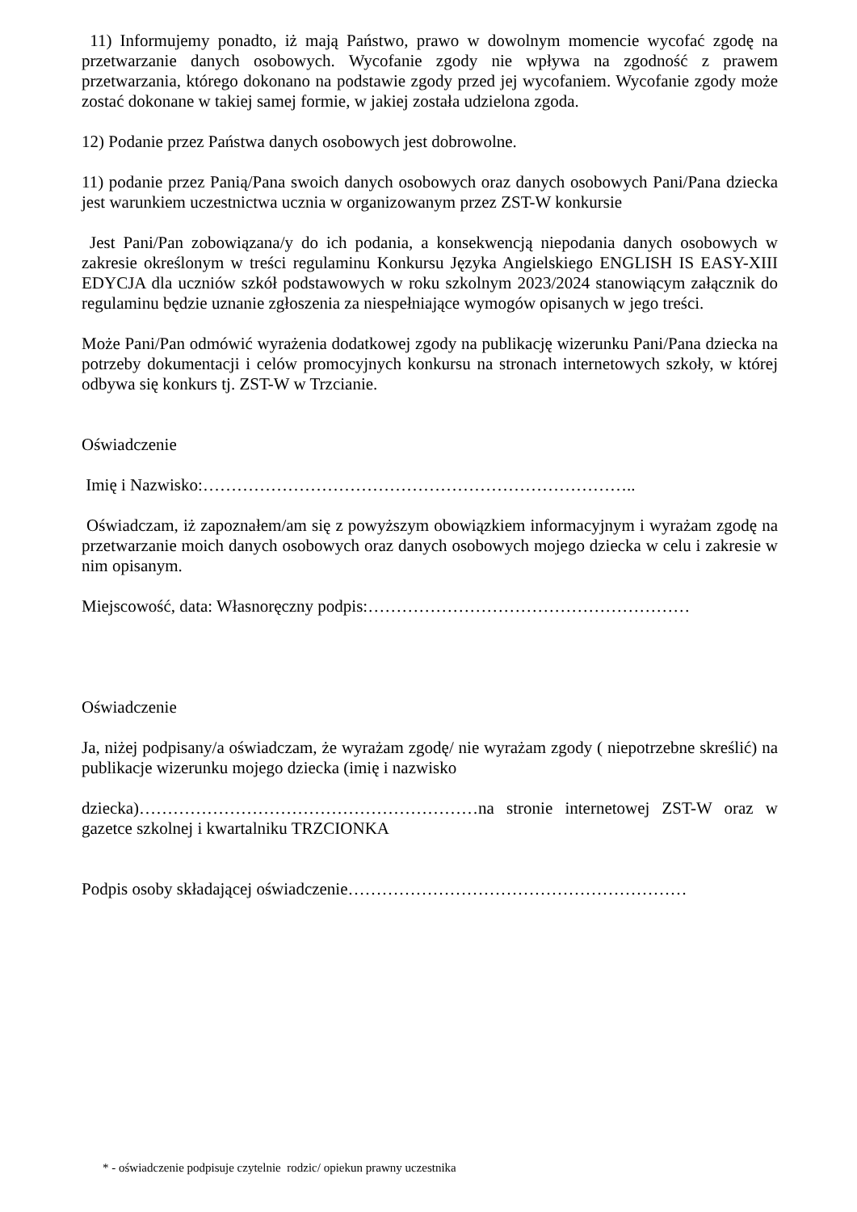11) Informujemy ponadto, iż mają Państwo, prawo w dowolnym momencie wycofać zgodę na przetwarzanie danych osobowych. Wycofanie zgody nie wpływa na zgodność z prawem przetwarzania, którego dokonano na podstawie zgody przed jej wycofaniem. Wycofanie zgody może zostać dokonane w takiej samej formie, w jakiej została udzielona zgoda.
12) Podanie przez Państwa danych osobowych jest dobrowolne.
11) podanie przez Panią/Pana swoich danych osobowych oraz danych osobowych Pani/Pana dziecka jest warunkiem uczestnictwa ucznia w organizowanym przez ZST-W konkursie
Jest Pani/Pan zobowiązana/y do ich podania, a konsekwencją niepodania danych osobowych w zakresie określonym w treści regulaminu Konkursu Języka Angielskiego ENGLISH IS EASY-XIII EDYCJA dla uczniów szkół podstawowych w roku szkolnym 2023/2024 stanowiącym załącznik do regulaminu będzie uznanie zgłoszenia za niespełniające wymogów opisanych w jego treści.
Może Pani/Pan odmówić wyrażenia dodatkowej zgody na publikację wizerunku Pani/Pana dziecka na potrzeby dokumentacji i celów promocyjnych konkursu na stronach internetowych szkoły, w której odbywa się konkurs tj. ZST-W w Trzcianie.
Oświadczenie
Imię i Nazwisko:…………………………………………………………………..
Oświadczam, iż zapoznałem/am się z powyższym obowiązkiem informacyjnym i wyrażam zgodę na przetwarzanie moich danych osobowych oraz danych osobowych mojego dziecka w celu i zakresie w nim opisanym.
Miejscowość, data: Własnoręczny podpis:…………………………………………………
Oświadczenie
Ja, niżej podpisany/a oświadczam, że wyrażam zgodę/ nie wyrażam zgody ( niepotrzebne skreślić) na publikacje wizerunku mojego dziecka (imię i nazwisko
dziecka)……………………………………………………na stronie internetowej ZST-W oraz w gazetce szkolnej i kwartalniku TRZCIONKA
Podpis osoby składającej oświadczenie……………………………………………………
* - oświadczenie podpisuje czytelnie rodzic/ opiekun prawny uczestnika